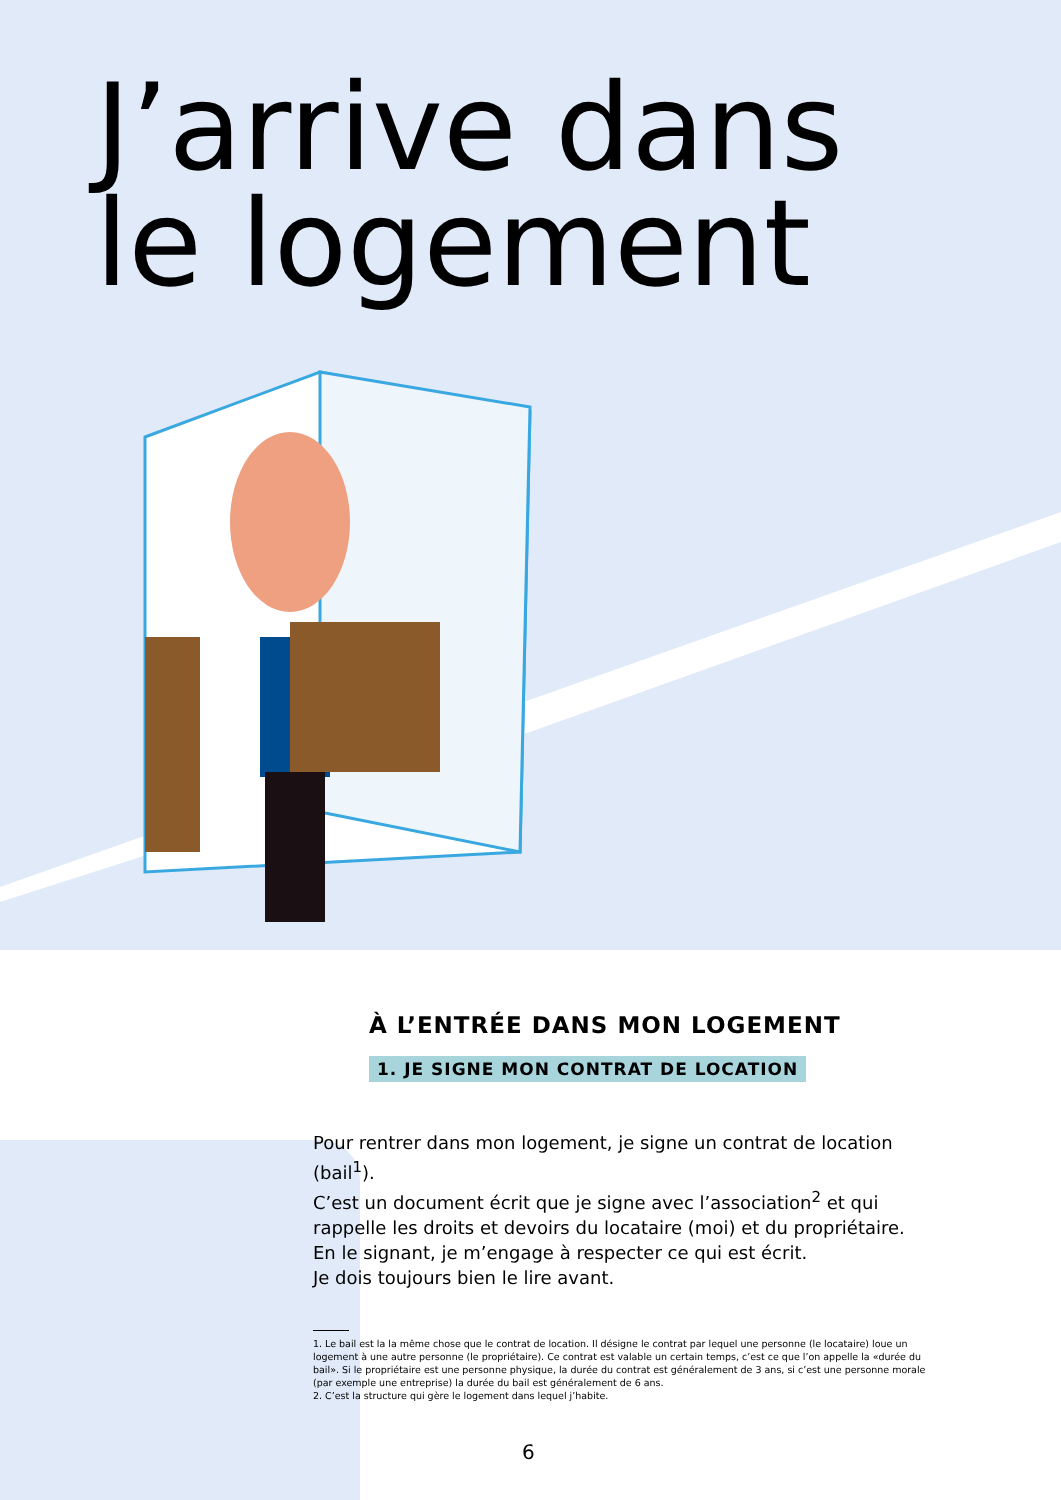J’arrive dans
le logement
À L’ENTRÉE DANS MON LOGEMENT
1. JE SIGNE MON CONTRAT DE LOCATION
Pour rentrer dans mon logement, je signe un contrat de location (bail<sup>1</sup>).
C’est un document écrit que je signe avec l’association<sup>2</sup> et qui rappelle les droits et devoirs du locataire (moi) et du propriétaire.
En le signant, je m’engage à respecter ce qui est écrit.
Je dois toujours bien le lire avant.
1. Le bail est la la même chose que le contrat de location. Il désigne le contrat par lequel une personne (le locataire) loue un logement à une autre personne (le propriétaire). Ce contrat est valable un certain temps, c’est ce que l’on appelle la «durée du bail». Si le propriétaire est une personne physique, la durée du contrat est généralement de 3 ans, si c’est une personne morale (par exemple une entreprise) la durée du bail est généralement de 6 ans.
2. C’est la structure qui gère le logement dans lequel j’habite.
6